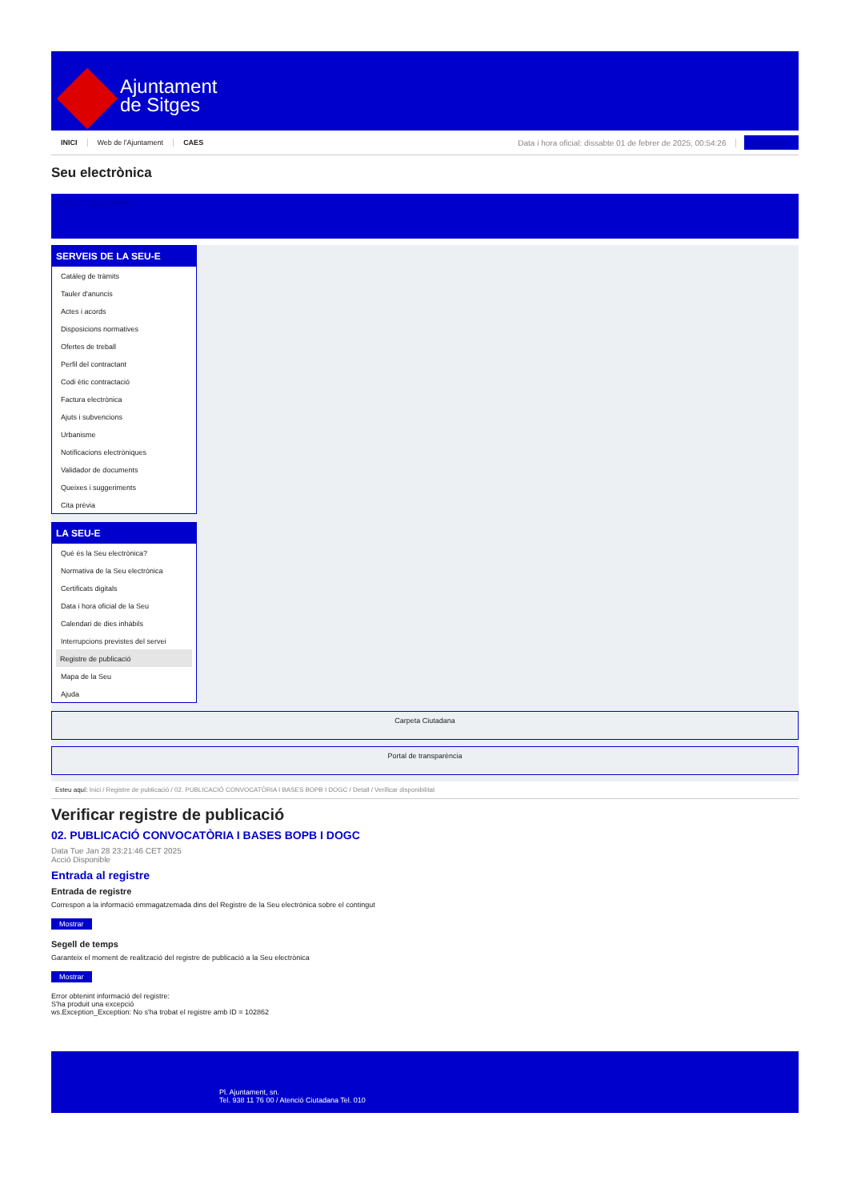Ajuntament
de Sitges
INICI Web de l'Ajuntament CAES Data i hora oficial: dissabte 01 de febrer de 2025, 00:54:26 Sincronitzar
Seu electrònica
Obtenir còpia autèntica
SERVEIS DE LA SEU-E
Catàleg de tràmits
Tauler d'anuncis
Actes i acords
Disposicions normatives
Ofertes de treball
Perfil del contractant
Codi ètic contractació
Factura electrònica
Ajuts i subvencions
Urbanisme
Notificacions electròniques
Validador de documents
Queixes i suggeriments
Cita prèvia
LA SEU-E
Què és la Seu electrònica?
Normativa de la Seu electrònica
Certificats digitals
Data i hora oficial de la Seu
Calendari de dies inhàbils
Interrupcions previstes del servei
Registre de publicació
Mapa de la Seu
Ajuda
Carpeta Ciutadana
Portal de transparència
Esteu aquí: Inici / Registre de publicació / 02. PUBLICACIÓ CONVOCATÒRIA I BASES BOPB I DOGC / Detall / Verificar disponibilitat
Verificar registre de publicació
02. PUBLICACIÓ CONVOCATÒRIA I BASES BOPB I DOGC
Data Tue Jan 28 23:21:46 CET 2025
Acció Disponible
Entrada al registre
Entrada de registre
Correspon a la informació emmagatzemada dins del Registre de la Seu electrònica sobre el contingut
Mostrar
Segell de temps
Garanteix el moment de realització del registre de publicació a la Seu electrònica
Mostrar
Error obtenint informació del registre:
S'ha produit una excepció
ws.Exception_Exception: No s'ha trobat el registre amb ID = 102862
Pl. Ajuntament, sn.
Tel. 938 11 76 00 / Atenció Ciutadana Tel. 010